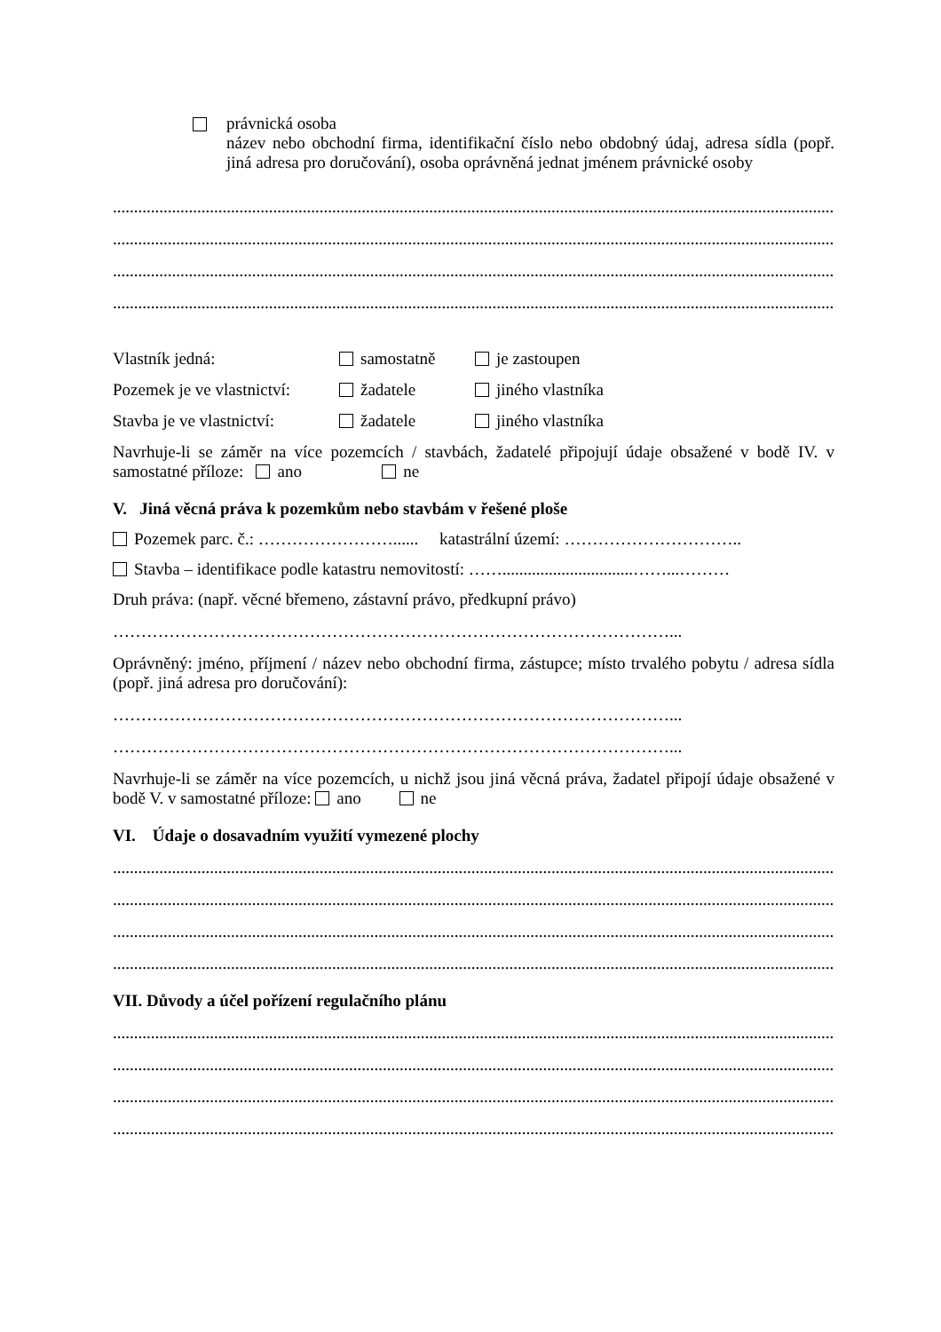právnická osoba
název nebo obchodní firma, identifikační číslo nebo obdobný údaj, adresa sídla (popř. jiná adresa pro doručování), osoba oprávněná jednat jménem právnické osoby
......................................................................................................................................................................................................
......................................................................................................................................................................................................
......................................................................................................................................................................................................
......................................................................................................................................................................................................
Vlastník jedná: samostatně je zastoupen
Pozemek je ve vlastnictví: žadatele jiného vlastníka
Stavba je ve vlastnictví: žadatele jiného vlastníka
Navrhuje-li se záměr na více pozemcích / stavbách, žadatelé připojují údaje obsažené v bodě IV. v samostatné příloze: ano ne
V. Jiná věcná práva k pozemkům nebo stavbám v řešené ploše
Pozemek parc. č.: ……………………...... katastrální území: …………………………..
Stavba – identifikace podle katastru nemovitostí: ……...............................……...………
Druh práva: (např. věcné břemeno, zástavní právo, předkupní právo)
………………………………………………………………………………………...
Oprávněný: jméno, příjmení / název nebo obchodní firma, zástupce; místo trvalého pobytu / adresa sídla (popř. jiná adresa pro doručování):
………………………………………………………………………………………...
………………………………………………………………………………………...
Navrhuje-li se záměr na více pozemcích, u nichž jsou jiná věcná práva, žadatel připojí údaje obsažené v bodě V. v samostatné příloze: ano ne
VI. Údaje o dosavadním využití vymezené plochy
......................................................................................................................................................................................................
......................................................................................................................................................................................................
......................................................................................................................................................................................................
......................................................................................................................................................................................................
VII. Důvody a účel pořízení regulačního plánu
......................................................................................................................................................................................................
......................................................................................................................................................................................................
......................................................................................................................................................................................................
......................................................................................................................................................................................................